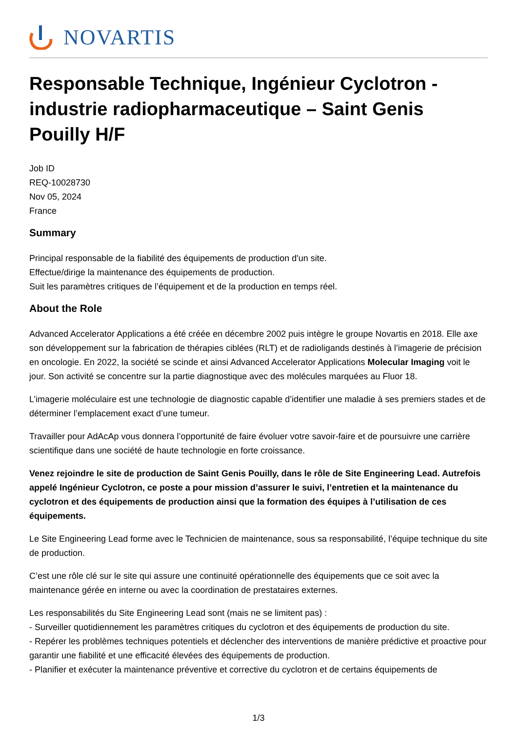NOVARTIS
Responsable Technique, Ingénieur Cyclotron - industrie radiopharmaceutique – Saint Genis Pouilly H/F
Job ID
REQ-10028730
Nov 05, 2024
France
Summary
Principal responsable de la fiabilité des équipements de production d'un site.
Effectue/dirige la maintenance des équipements de production.
Suit les paramètres critiques de l’équipement et de la production en temps réel.
About the Role
Advanced Accelerator Applications a été créée en décembre 2002 puis intègre le groupe Novartis en 2018. Elle axe son développement sur la fabrication de thérapies ciblées (RLT) et de radioligands destinés à l’imagerie de précision en oncologie. En 2022, la société se scinde et ainsi Advanced Accelerator Applications Molecular Imaging voit le jour. Son activité se concentre sur la partie diagnostique avec des molécules marquées au Fluor 18.
L’imagerie moléculaire est une technologie de diagnostic capable d’identifier une maladie à ses premiers stades et de déterminer l’emplacement exact d’une tumeur.
Travailler pour AdAcAp vous donnera l’opportunité de faire évoluer votre savoir-faire et de poursuivre une carrière scientifique dans une société de haute technologie en forte croissance.
Venez rejoindre le site de production de Saint Genis Pouilly, dans le rôle de Site Engineering Lead. Autrefois appelé Ingénieur Cyclotron, ce poste a pour mission d’assurer le suivi, l’entretien et la maintenance du cyclotron et des équipements de production ainsi que la formation des équipes à l’utilisation de ces équipements.
Le Site Engineering Lead forme avec le Technicien de maintenance, sous sa responsabilité, l’équipe technique du site de production.
C’est une rôle clé sur le site qui assure une continuité opérationnelle des équipements que ce soit avec la maintenance gérée en interne ou avec la coordination de prestataires externes.
Les responsabilités du Site Engineering Lead sont (mais ne se limitent pas) :
- Surveiller quotidiennement les paramètres critiques du cyclotron et des équipements de production du site.
- Repérer les problèmes techniques potentiels et déclencher des interventions de manière prédictive et proactive pour garantir une fiabilité et une efficacité élevées des équipements de production.
- Planifier et exécuter la maintenance préventive et corrective du cyclotron et de certains équipements de
1/3